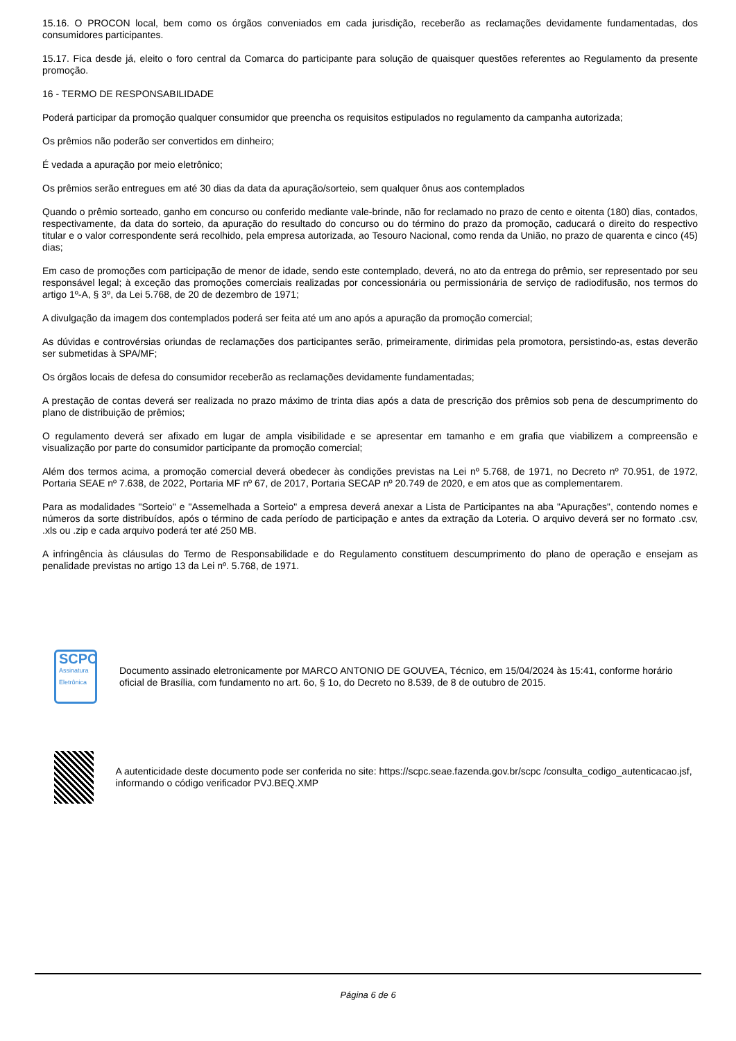15.16. O PROCON local, bem como os órgãos conveniados em cada jurisdição, receberão as reclamações devidamente fundamentadas, dos consumidores participantes.
15.17. Fica desde já, eleito o foro central da Comarca do participante para solução de quaisquer questões referentes ao Regulamento da presente promoção.
16 - TERMO DE RESPONSABILIDADE
Poderá participar da promoção qualquer consumidor que preencha os requisitos estipulados no regulamento da campanha autorizada;
Os prêmios não poderão ser convertidos em dinheiro;
É vedada a apuração por meio eletrônico;
Os prêmios serão entregues em até 30 dias da data da apuração/sorteio, sem qualquer ônus aos contemplados
Quando o prêmio sorteado, ganho em concurso ou conferido mediante vale-brinde, não for reclamado no prazo de cento e oitenta (180) dias, contados, respectivamente, da data do sorteio, da apuração do resultado do concurso ou do término do prazo da promoção, caducará o direito do respectivo titular e o valor correspondente será recolhido, pela empresa autorizada, ao Tesouro Nacional, como renda da União, no prazo de quarenta e cinco (45) dias;
Em caso de promoções com participação de menor de idade, sendo este contemplado, deverá, no ato da entrega do prêmio, ser representado por seu responsável legal; à exceção das promoções comerciais realizadas por concessionária ou permissionária de serviço de radiodifusão, nos termos do artigo 1º-A, § 3º, da Lei 5.768, de 20 de dezembro de 1971;
A divulgação da imagem dos contemplados poderá ser feita até um ano após a apuração da promoção comercial;
As dúvidas e controvérsias oriundas de reclamações dos participantes serão, primeiramente, dirimidas pela promotora, persistindo-as, estas deverão ser submetidas à SPA/MF;
Os órgãos locais de defesa do consumidor receberão as reclamações devidamente fundamentadas;
A prestação de contas deverá ser realizada no prazo máximo de trinta dias após a data de prescrição dos prêmios sob pena de descumprimento do plano de distribuição de prêmios;
O regulamento deverá ser afixado em lugar de ampla visibilidade e se apresentar em tamanho e em grafia que viabilizem a compreensão e visualização por parte do consumidor participante da promoção comercial;
Além dos termos acima, a promoção comercial deverá obedecer às condições previstas na Lei nº 5.768, de 1971, no Decreto nº 70.951, de 1972, Portaria SEAE nº 7.638, de 2022, Portaria MF nº 67, de 2017, Portaria SECAP nº 20.749 de 2020, e em atos que as complementarem.
Para as modalidades "Sorteio" e "Assemelhada a Sorteio" a empresa deverá anexar a Lista de Participantes na aba "Apurações", contendo nomes e números da sorte distribuídos, após o término de cada período de participação e antes da extração da Loteria. O arquivo deverá ser no formato .csv, .xls ou .zip e cada arquivo poderá ter até 250 MB.
A infringência às cláusulas do Termo de Responsabilidade e do Regulamento constituem descumprimento do plano de operação e ensejam as penalidade previstas no artigo 13 da Lei nº. 5.768, de 1971.
SCPC
Assinatura Eletrônica
Documento assinado eletronicamente por MARCO ANTONIO DE GOUVEA, Técnico, em 15/04/2024 às 15:41, conforme horário oficial de Brasília, com fundamento no art. 6o, § 1o, do Decreto no 8.539, de 8 de outubro de 2015.
A autenticidade deste documento pode ser conferida no site: https://scpc.seae.fazenda.gov.br/scpc /consulta_codigo_autenticacao.jsf, informando o código verificador PVJ.BEQ.XMP
Página 6 de 6